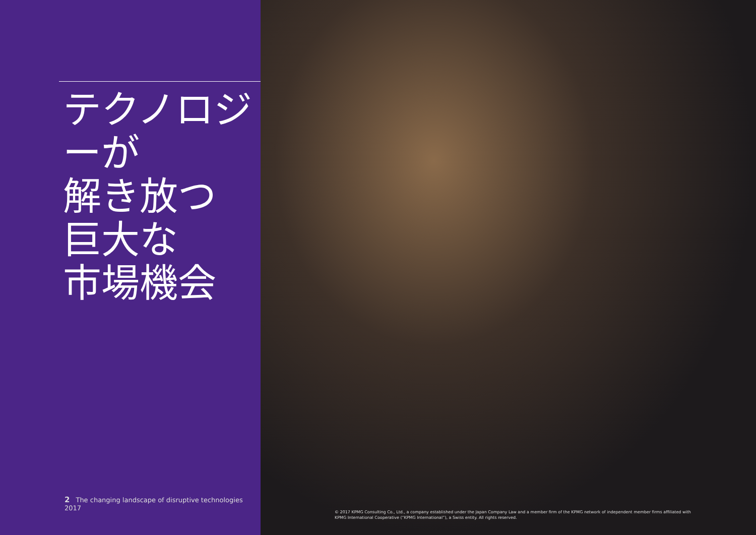テクノロジーが
解き放つ
巨大な
市場機会
2 The changing landscape of disruptive technologies 2017
© 2017 KPMG Consulting Co., Ltd., a company established under the Japan Company Law and a member firm of the KPMG network of independent member firms affiliated with KPMG International Cooperative (“KPMG International”), a Swiss entity. All rights reserved.